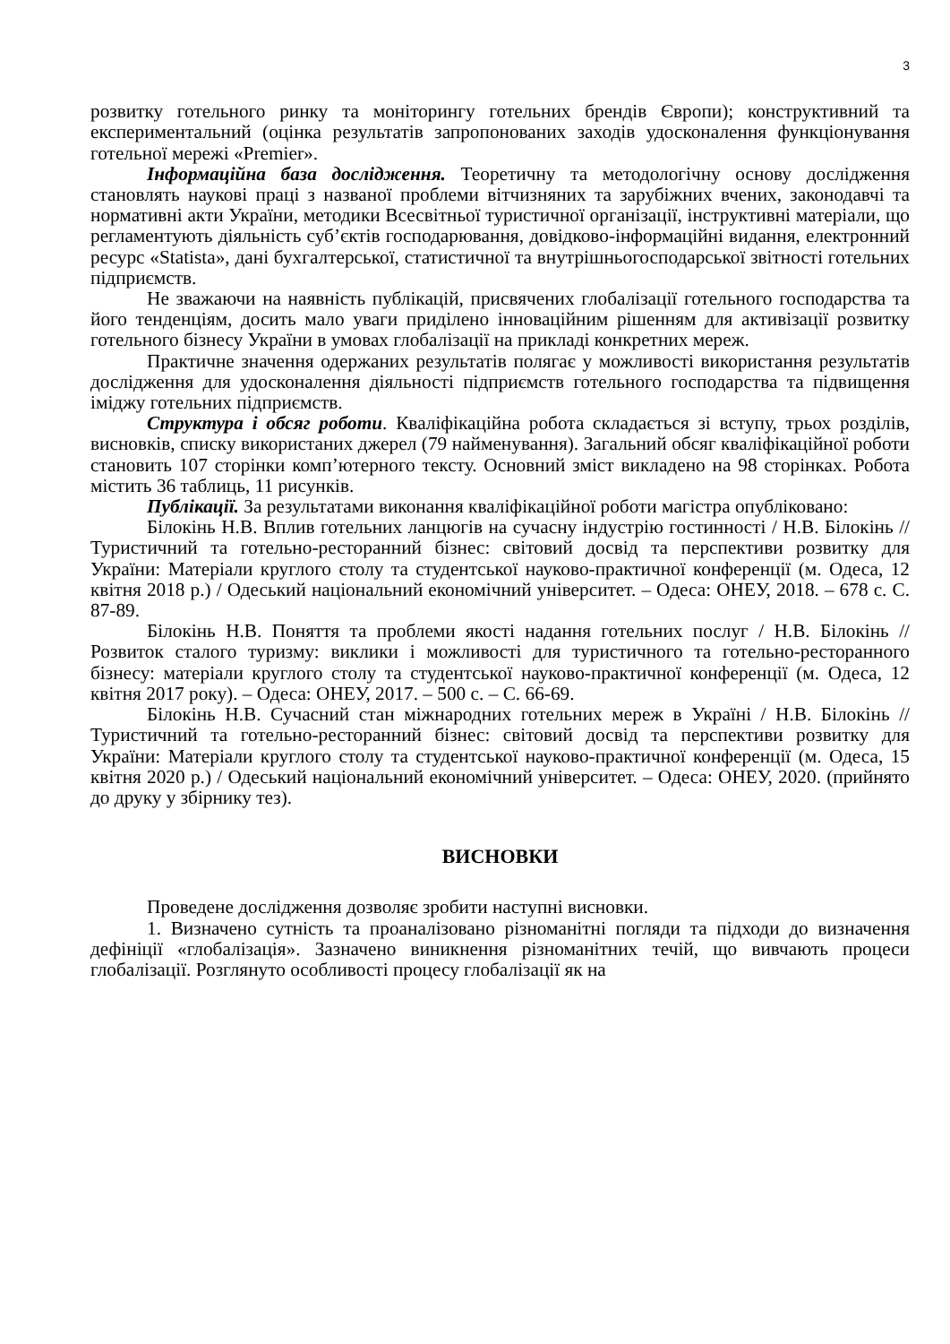3
розвитку готельного ринку та моніторингу готельних брендів Європи); конструктивний та експериментальний (оцінка результатів запропонованих заходів удосконалення функціонування готельної мережі «Premier».
Інформаційна база дослідження. Теоретичну та методологічну основу дослідження становлять наукові праці з названої проблеми вітчизняних та зарубіжних вчених, законодавчі та нормативні акти України, методики Всесвітньої туристичної організації, інструктивні матеріали, що регламентують діяльність суб’єктів господарювання, довідково-інформаційні видання, електронний ресурс «Statista», дані бухгалтерської, статистичної та внутрішньогосподарської звітності готельних підприємств.
Не зважаючи на наявність публікацій, присвячених глобалізації готельного господарства та його тенденціям, досить мало уваги приділено інноваційним рішенням для активізації розвитку готельного бізнесу України в умовах глобалізації на прикладі конкретних мереж.
Практичне значення одержаних результатів полягає у можливості використання результатів дослідження для удосконалення діяльності підприємств готельного господарства та підвищення іміджу готельних підприємств.
Структура і обсяг роботи. Кваліфікаційна робота складається зі вступу, трьох розділів, висновків, списку використаних джерел (79 найменування). Загальний обсяг кваліфікаційної роботи становить 107 сторінки комп’ютерного тексту. Основний зміст викладено на 98 сторінках. Робота містить 36 таблиць, 11 рисунків.
Публікації. За результатами виконання кваліфікаційної роботи магістра опубліковано:
Білокінь Н.В. Вплив готельних ланцюгів на сучасну індустрію гостинності / Н.В. Білокінь // Туристичний та готельно-ресторанний бізнес: світовий досвід та перспективи розвитку для України: Матеріали круглого столу та студентської науково-практичної конференції (м. Одеса, 12 квітня 2018 р.) / Одеський національний економічний університет. – Одеса: ОНЕУ, 2018. – 678 с. С. 87-89.
Білокінь Н.В. Поняття та проблеми якості надання готельних послуг / Н.В. Білокінь // Розвиток сталого туризму: виклики і можливості для туристичного та готельно-ресторанного бізнесу: матеріали круглого столу та студентської науково-практичної конференції (м. Одеса, 12 квітня 2017 року). – Одеса: ОНЕУ, 2017. – 500 с. – С. 66-69.
Білокінь Н.В. Сучасний стан міжнародних готельних мереж в Україні / Н.В. Білокінь // Туристичний та готельно-ресторанний бізнес: світовий досвід та перспективи розвитку для України: Матеріали круглого столу та студентської науково-практичної конференції (м. Одеса, 15 квітня 2020 р.) / Одеський національний економічний університет. – Одеса: ОНЕУ, 2020. (прийнято до друку у збірнику тез).
ВИСНОВКИ
Проведене дослідження дозволяє зробити наступні висновки.
1. Визначено сутність та проаналізовано різноманітні погляди та підходи до визначення дефініції «глобалізація». Зазначено виникнення різноманітних течій, що вивчають процеси глобалізації. Розглянуто особливості процесу глобалізації як на